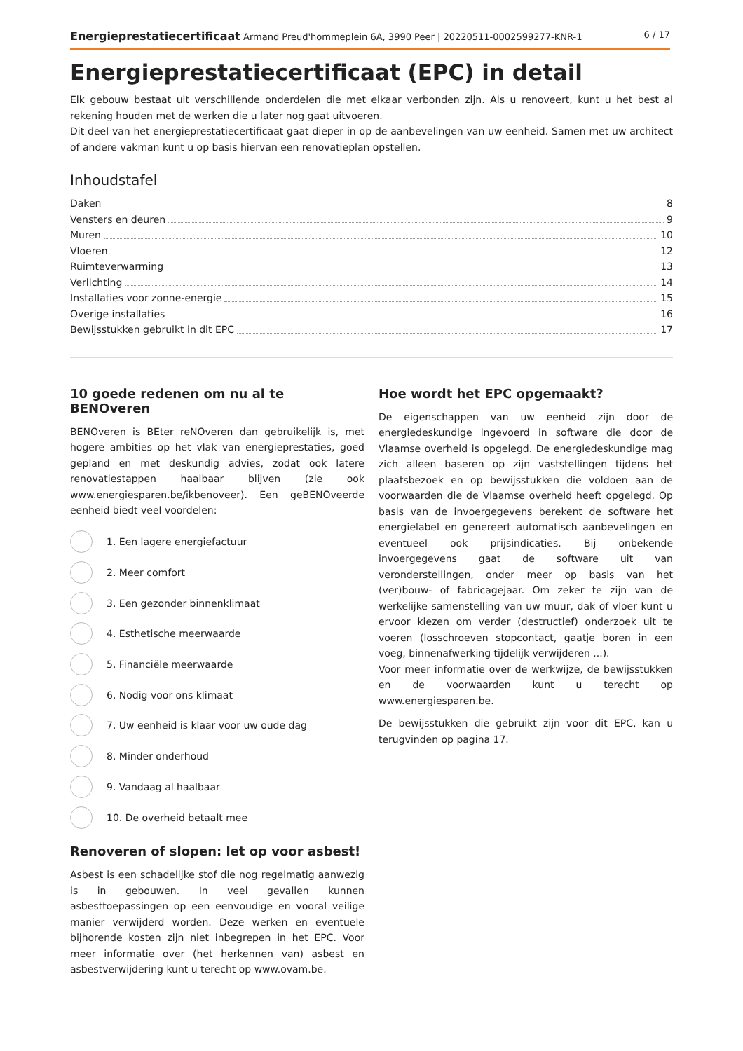Energieprestatiecertificaat Armand Preud'hommeplein 6A, 3990 Peer | 20220511-0002599277-KNR-1 6 / 17
Energieprestatiecertificaat (EPC) in detail
Elk gebouw bestaat uit verschillende onderdelen die met elkaar verbonden zijn. Als u renoveert, kunt u het best al rekening houden met de werken die u later nog gaat uitvoeren.
Dit deel van het energieprestatiecertificaat gaat dieper in op de aanbevelingen van uw eenheid. Samen met uw architect of andere vakman kunt u op basis hiervan een renovatieplan opstellen.
Inhoudstafel
Daken 8
Vensters en deuren 9
Muren 10
Vloeren 12
Ruimteverwarming 13
Verlichting 14
Installaties voor zonne-energie 15
Overige installaties 16
Bewijsstukken gebruikt in dit EPC 17
10 goede redenen om nu al te BENOveren
BENOveren is BEter reNOveren dan gebruikelijk is, met hogere ambities op het vlak van energieprestaties, goed gepland en met deskundig advies, zodat ook latere renovatiestappen haalbaar blijven (zie ook www.energiesparen.be/ikbenoveer). Een geBENOveerde eenheid biedt veel voordelen:
1. Een lagere energiefactuur
2. Meer comfort
3. Een gezonder binnenklimaat
4. Esthetische meerwaarde
5. Financiële meerwaarde
6. Nodig voor ons klimaat
7. Uw eenheid is klaar voor uw oude dag
8. Minder onderhoud
9. Vandaag al haalbaar
10. De overheid betaalt mee
Renoveren of slopen: let op voor asbest!
Asbest is een schadelijke stof die nog regelmatig aanwezig is in gebouwen. In veel gevallen kunnen asbesttoepassingen op een eenvoudige en vooral veilige manier verwijderd worden. Deze werken en eventuele bijhorende kosten zijn niet inbegrepen in het EPC. Voor meer informatie over (het herkennen van) asbest en asbestverwijdering kunt u terecht op www.ovam.be.
Hoe wordt het EPC opgemaakt?
De eigenschappen van uw eenheid zijn door de energiedeskundige ingevoerd in software die door de Vlaamse overheid is opgelegd. De energiedeskundige mag zich alleen baseren op zijn vaststellingen tijdens het plaatsbezoek en op bewijsstukken die voldoen aan de voorwaarden die de Vlaamse overheid heeft opgelegd. Op basis van de invoergegevens berekent de software het energielabel en genereert automatisch aanbevelingen en eventueel ook prijsindicaties. Bij onbekende invoergegevens gaat de software uit van veronderstellingen, onder meer op basis van het (ver)bouw- of fabricagejaar. Om zeker te zijn van de werkelijke samenstelling van uw muur, dak of vloer kunt u ervoor kiezen om verder (destructief) onderzoek uit te voeren (losschroeven stopcontact, gaatje boren in een voeg, binnenafwerking tijdelijk verwijderen ...).
Voor meer informatie over de werkwijze, de bewijsstukken en de voorwaarden kunt u terecht op www.energiesparen.be.
De bewijsstukken die gebruikt zijn voor dit EPC, kan u terugvinden op pagina 17.